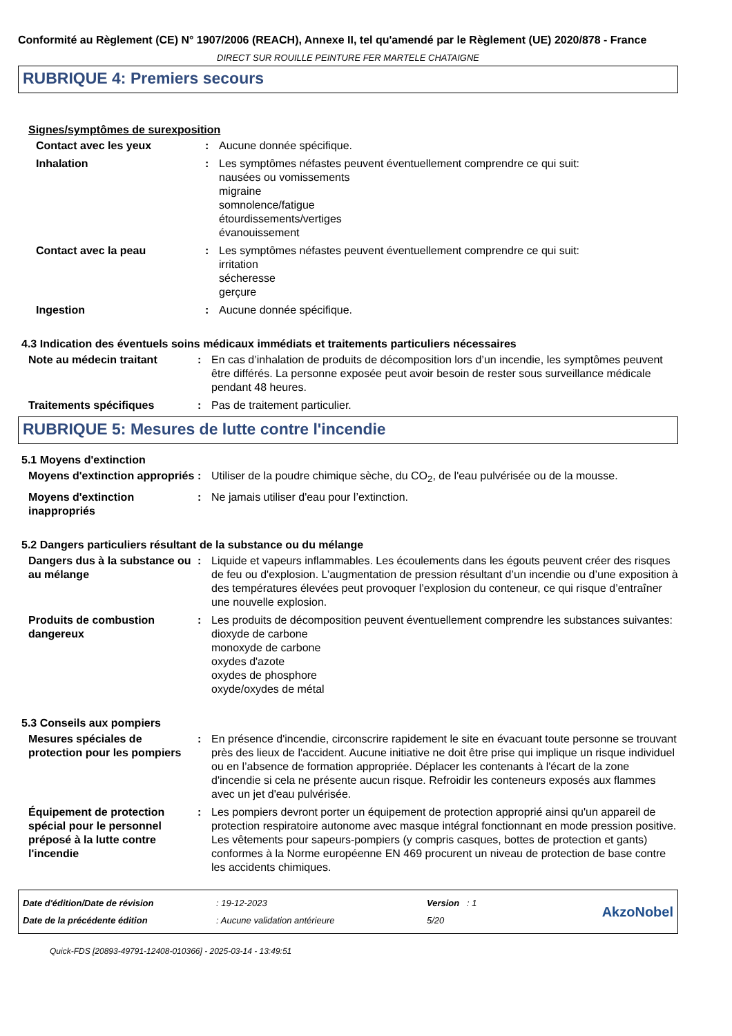Conformité au Règlement (CE) N° 1907/2006 (REACH), Annexe II, tel qu'amendé par le Règlement (UE) 2020/878 - France
DIRECT SUR ROUILLE PEINTURE FER MARTELE CHATAIGNE
RUBRIQUE 4: Premiers secours
Signes/symptômes de surexposition
Contact avec les yeux : Aucune donnée spécifique.
Inhalation : Les symptômes néfastes peuvent éventuellement comprendre ce qui suit:
nausées ou vomissements
migraine
somnolence/fatigue
étourdissements/vertiges
évanouissement
Contact avec la peau : Les symptômes néfastes peuvent éventuellement comprendre ce qui suit:
irritation
sécheresse
gerçure
Ingestion : Aucune donnée spécifique.
4.3 Indication des éventuels soins médicaux immédiats et traitements particuliers nécessaires
Note au médecin traitant : En cas d’inhalation de produits de décomposition lors d’un incendie, les symptômes peuvent être différés. La personne exposée peut avoir besoin de rester sous surveillance médicale pendant 48 heures.
Traitements spécifiques : Pas de traitement particulier.
RUBRIQUE 5: Mesures de lutte contre l'incendie
5.1 Moyens d'extinction
Moyens d'extinction appropriés
: Utiliser de la poudre chimique sèche, du CO<sub>2</sub>, de l'eau pulvérisée ou de la mousse.
Moyens d'extinction inappropriés
: Ne jamais utiliser d'eau pour l’extinction.
5.2 Dangers particuliers résultant de la substance ou du mélange
Dangers dus à la substance ou au mélange
: Liquide et vapeurs inflammables. Les écoulements dans les égouts peuvent créer des risques de feu ou d'explosion. L’augmentation de pression résultant d’un incendie ou d’une exposition à des températures élevées peut provoquer l’explosion du conteneur, ce qui risque d’entraîner une nouvelle explosion.
Produits de combustion dangereux
: Les produits de décomposition peuvent éventuellement comprendre les substances suivantes:
dioxyde de carbone
monoxyde de carbone
oxydes d'azote
oxydes de phosphore
oxyde/oxydes de métal
5.3 Conseils aux pompiers
Mesures spéciales de protection pour les pompiers
: En présence d'incendie, circonscrire rapidement le site en évacuant toute personne se trouvant près des lieux de l'accident. Aucune initiative ne doit être prise qui implique un risque individuel ou en l’absence de formation appropriée. Déplacer les contenants à l'écart de la zone d'incendie si cela ne présente aucun risque. Refroidir les conteneurs exposés aux flammes avec un jet d'eau pulvérisée.
Équipement de protection spécial pour le personnel préposé à la lutte contre l'incendie
: Les pompiers devront porter un équipement de protection approprié ainsi qu'un appareil de protection respiratoire autonome avec masque intégral fonctionnant en mode pression positive. Les vêtements pour sapeurs-pompiers (y compris casques, bottes de protection et gants) conformes à la Norme européenne EN 469 procurent un niveau de protection de base contre les accidents chimiques.
Date d'édition/Date de révision
Date de la précédente édition
: 19-12-2023
: Aucune validation antérieure
Version : 1
5/20
AkzoNobel
Quick-FDS [20893-49791-12408-010366] - 2025-03-14 - 13:49:51